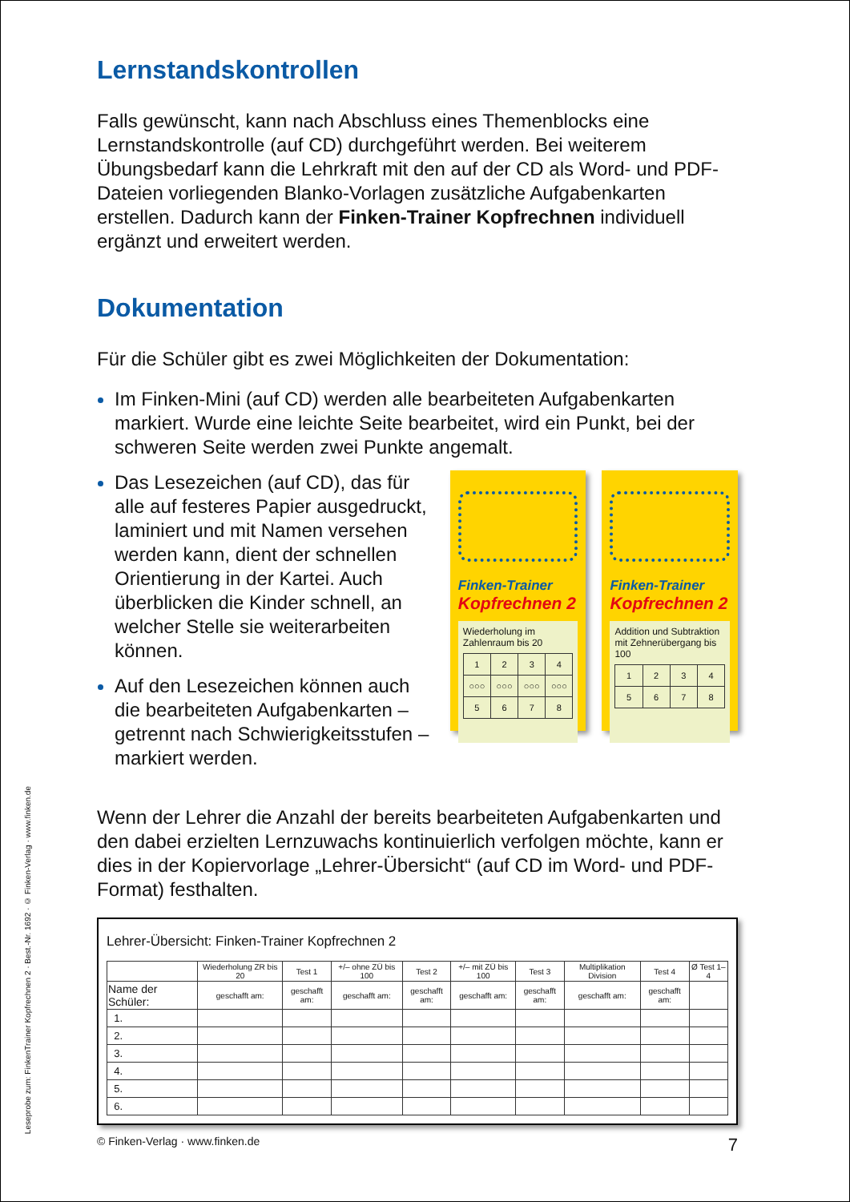Leseprobe zum: FinkenTrainer Kopfrechnen 2 · Best.-Nr. 1692 · © Finken-Verlag · www.finken.de
Lernstandskontrollen
Falls gewünscht, kann nach Abschluss eines Themenblocks eine Lernstandskontrolle (auf CD) durchgeführt werden. Bei weiterem Übungsbedarf kann die Lehrkraft mit den auf der CD als Word- und PDF-Dateien vorliegenden Blanko-Vorlagen zusätzliche Aufgaben­karten erstellen. Dadurch kann der Finken-Trainer Kopfrechnen individuell ergänzt und erweitert werden.
Dokumentation
Für die Schüler gibt es zwei Möglichkeiten der Dokumentation:
Im Finken-Mini (auf CD) werden alle bearbeiteten Aufgabenkarten markiert. Wurde eine leichte Seite bearbeitet, wird ein Punkt, bei der schweren Seite werden zwei Punkte angemalt.
Das Lesezeichen (auf CD), das für alle auf festeres Papier ausge­druckt, laminiert und mit Namen versehen werden kann, dient der schnellen Orientierung in der Kartei. Auch überblicken die Kinder schnell, an welcher Stelle sie weiterarbeiten können.
Auf den Lesezeichen können auch die bearbeiteten Aufgaben­karten – getrennt nach Schwierig­keitsstufen – markiert werden.
Finken-Trainer
Kopfrechnen 2
Wiederholung im Zahlenraum bis 20
| 1 | 2 | 3 | 4 |
| ○○○ | ○○○ | ○○○ | ○○○ |
| 5 | 6 | 7 | 8 |
Finken-Trainer
Kopfrechnen 2
Addition und Subtraktion mit Zehnerübergang bis 100
| 1 | 2 | 3 | 4 |
| 5 | 6 | 7 | 8 |
Wenn der Lehrer die Anzahl der bereits bearbeiteten Aufgabenkarten und den dabei erzielten Lernzuwachs kontinuierlich verfolgen möchte, kann er dies in der Kopiervorlage „Lehrer-Übersicht“ (auf CD im Word- und PDF-Format) festhalten.
Lehrer-Übersicht: Finken-Trainer Kopfrechnen 2
| | Wiederholung ZR bis 20 | Test 1 | +/– ohne ZÜ bis 100 | Test 2 | +/– mit ZÜ bis 100 | Test 3 | Multiplikation Division | Test 4 | Ø Test 1–4 |
| --- | --- | --- | --- | --- | --- | --- | --- | --- | --- |
| Name der Schüler: | geschafft am: | geschafft am: | geschafft am: | geschafft am: | geschafft am: | geschafft am: | geschafft am: | geschafft am: | |
| 1. | | | | | | | | | |
| 2. | | | | | | | | | |
| 3. | | | | | | | | | |
| 4. | | | | | | | | | |
| 5. | | | | | | | | | |
| 6. | | | | | | | | | |
© Finken-Verlag · www.finken.de 7